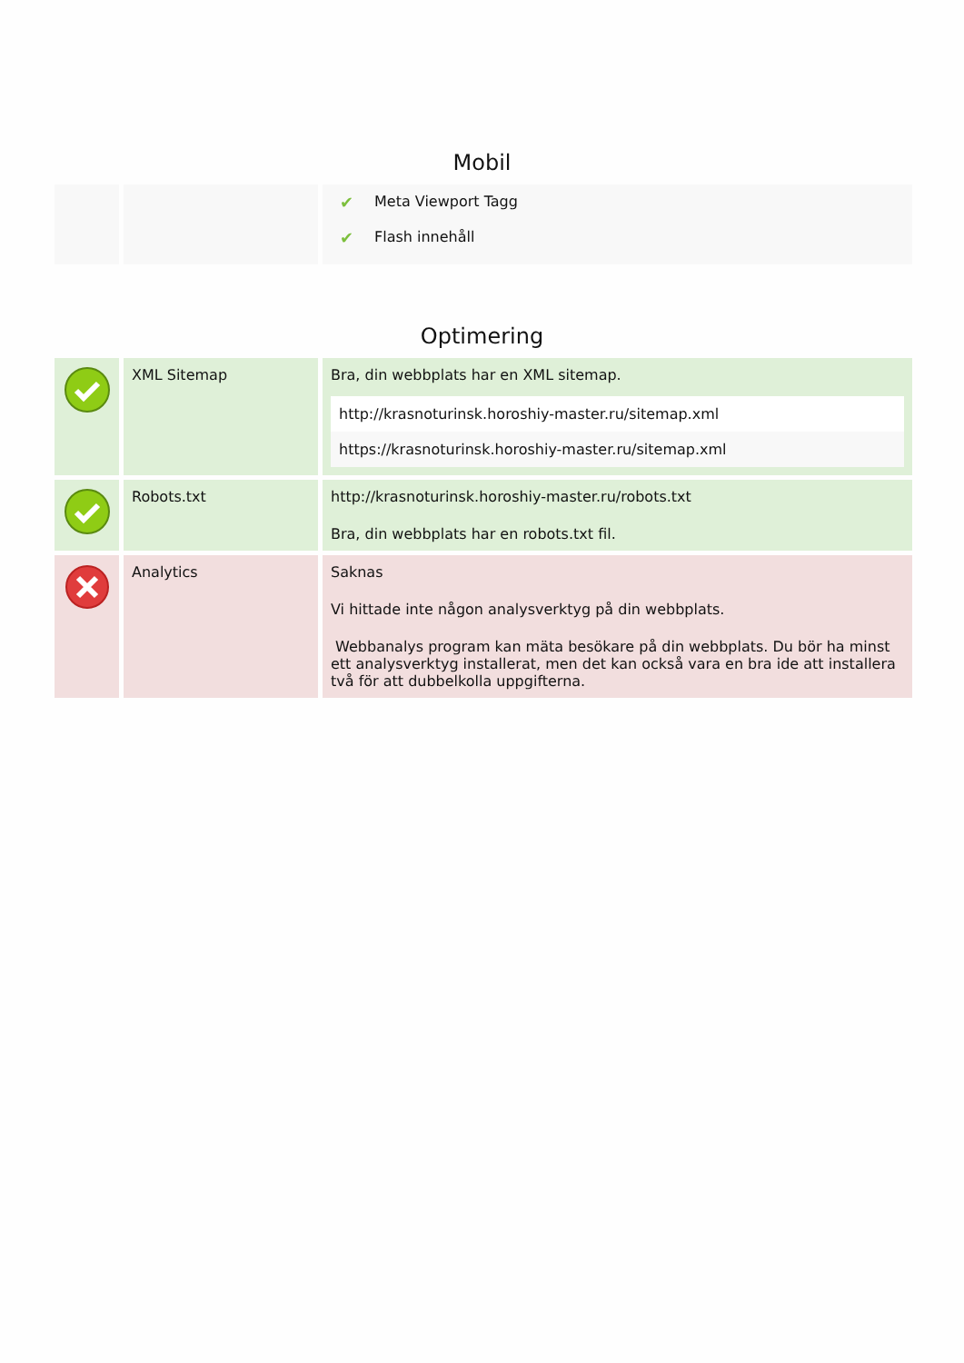Mobil
| | | / ✔ / Meta Viewport Tagg / / ✔ / Flash innehåll / |
Optimering
| | XML Sitemap | Bra, din webbplats har en XML sitemap. / http://krasnoturinsk.horoshiy-master.ru/sitemap.xml / / https://krasnoturinsk.horoshiy-master.ru/sitemap.xml / |
| | Robots.txt | http://krasnoturinsk.horoshiy-master.ru/robots.txt Bra, din webbplats har en robots.txt fil. |
| | Analytics | Saknas Vi hittade inte någon analysverktyg på din webbplats. Webbanalys program kan mäta besökare på din webbplats. Du bör ha minst ett analysverktyg installerat, men det kan också vara en bra ide att installera två för att dubbelkolla uppgifterna. |